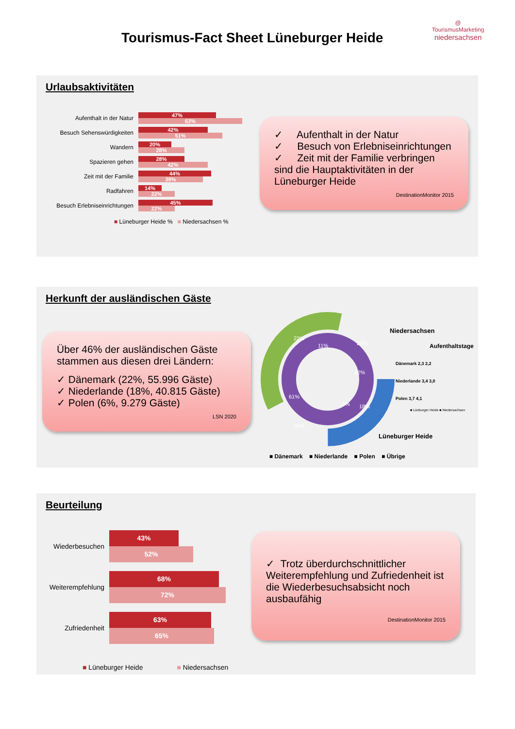Tourismus-Fact Sheet Lüneburger Heide
@
TourismusMarketing
niedersachsen
Urlaubsaktivitäten
Aufenthalt in der Natur
47%
63%
Besuch Sehenswürdigkeiten
42%
51%
Wandern
20%
28%
Spazieren gehen
28%
42%
Zeit mit der Familie
44%
39%
Radfahren
14%
22%
Besuch Erlebniseinrichtungen
45%
22%
■ Lüneburger Heide % ■ Niedersachsen %
✓ Aufenthalt in der Natur
✓ Besuch von Erlebniseinrichtungen
✓ Zeit mit der Familie verbringen
sind die Hauptaktivitäten in der Lüneburger Heide
DestinationMonitor 2015
Herkunft der ausländischen Gäste
Über 46% der ausländischen Gäste stammen aus diesen drei Ländern:
✓ Dänemark (22%, 55.996 Gäste)
✓ Niederlande (18%, 40.815 Gäste)
✓ Polen (6%, 9.279 Gäste)
LSN 2020
11%
25%
22%
61%
36%
22%
18%
5%
Niedersachsen
Aufenthaltstage
Dänemark 2,3 2,2
Niederlande 3,4 3,0
Polen 3,7 4,1
■ Lünburger Heide ■ Niedersachsen
Lüneburger Heide
■ Dänemark ■ Niederlande ■ Polen ■ Übrige
Beurteilung
Wiederbesuchen
43%
52%
Weiterempfehlung
68%
72%
Zufriedenheit
63%
65%
■ Lüneburger Heide ■ Niedersachsen
✓ Trotz überdurchschnittlicher Weiterempfehlung und Zufriedenheit ist die Wiederbesuchsabsicht noch ausbaufähig
DestinationMonitor 2015